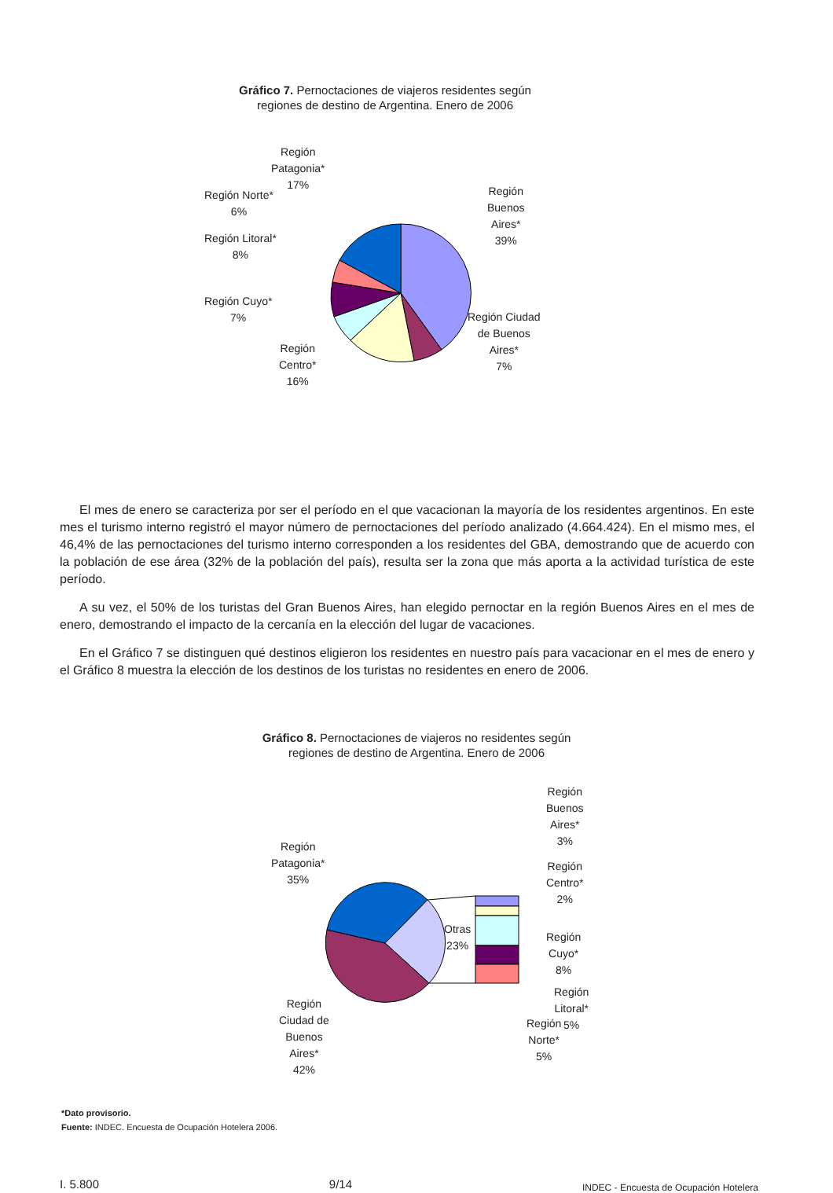Gráfico 7. Pernoctaciones de viajeros residentes según
regiones de destino de Argentina. Enero de 2006
Región
Patagonia*
17%
Región Norte*
6%
Región Litoral*
8%
Región Cuyo*
7%
Región
Centro*
16%
Región
Buenos
Aires*
39%
Región Ciudad
de Buenos
Aires*
7%
El mes de enero se caracteriza por ser el período en el que vacacionan la mayoría de los residentes argentinos. En este mes el turismo interno registró el mayor número de pernoctaciones del período analizado (4.664.424). En el mismo mes, el 46,4% de las pernoctaciones del turismo interno corresponden a los residentes del GBA, demostrando que de acuerdo con la población de ese área (32% de la población del país), resulta ser la zona que más aporta a la actividad turística de este período.
A su vez, el 50% de los turistas del Gran Buenos Aires, han elegido pernoctar en la región Buenos Aires en el mes de enero, demostrando el impacto de la cercanía en la elección del lugar de vacaciones.
En el Gráfico 7 se distinguen qué destinos eligieron los residentes en nuestro país para vacacionar en el mes de enero y el Gráfico 8 muestra la elección de los destinos de los turistas no residentes en enero de 2006.
Gráfico 8. Pernoctaciones de viajeros no residentes según
regiones de destino de Argentina. Enero de 2006
Región
Patagonia*
35%
Región
Ciudad de
Buenos
Aires*
42%
Otras
23%
Región
Buenos
Aires*
3%
Región
Centro*
2%
Región
Cuyo*
8%
Región
Litoral*
5%
Región
Norte*
5%
*Dato provisorio.
Fuente: INDEC. Encuesta de Ocupación Hotelera 2006.
I. 5.800 9/14 INDEC - Encuesta de Ocupación Hotelera